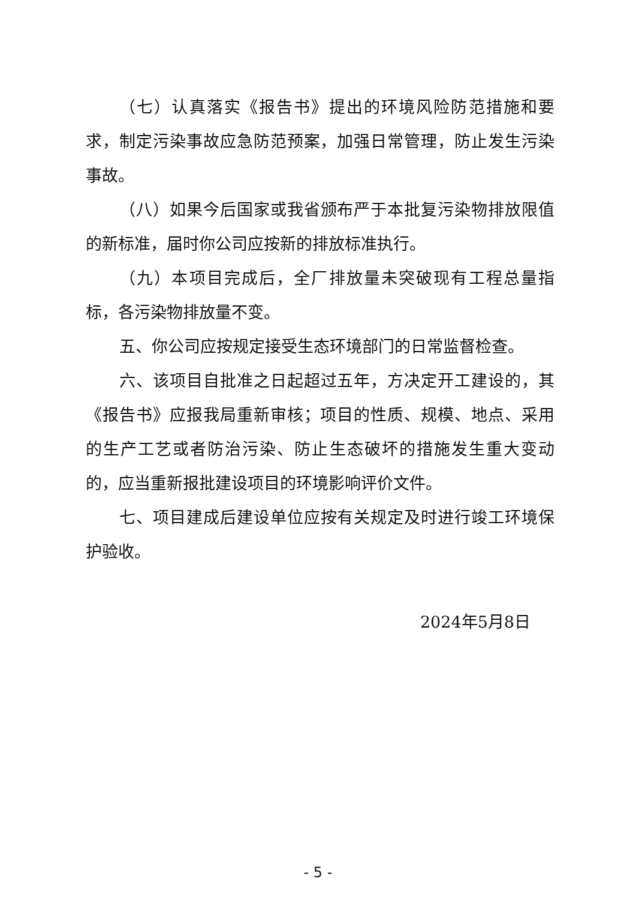（七）认真落实《报告书》提出的环境风险防范措施和要求，制定污染事故应急防范预案，加强日常管理，防止发生污染事故。
（八）如果今后国家或我省颁布严于本批复污染物排放限值的新标准，届时你公司应按新的排放标准执行。
（九）本项目完成后，全厂排放量未突破现有工程总量指标，各污染物排放量不变。
五、你公司应按规定接受生态环境部门的日常监督检查。
六、该项目自批准之日起超过五年，方决定开工建设的，其《报告书》应报我局重新审核；项目的性质、规模、地点、采用的生产工艺或者防治污染、防止生态破坏的措施发生重大变动的，应当重新报批建设项目的环境影响评价文件。
七、项目建成后建设单位应按有关规定及时进行竣工环境保护验收。
2024年5月8日
- 5 -